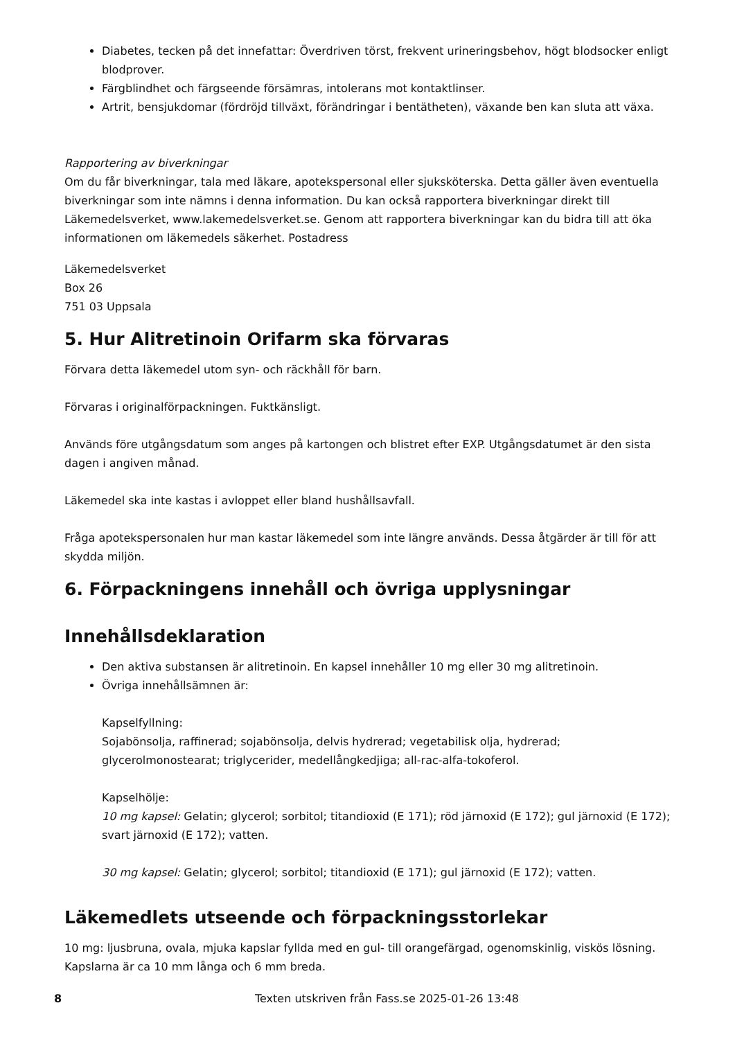Diabetes, tecken på det innefattar: Överdriven törst, frekvent urineringsbehov, högt blodsocker enligt blodprover.
Färgblindhet och färgseende försämras, intolerans mot kontaktlinser.
Artrit, bensjukdomar (fördröjd tillväxt, förändringar i bentätheten), växande ben kan sluta att växa.
Rapportering av biverkningar
Om du får biverkningar, tala med läkare, apotekspersonal eller sjuksköterska. Detta gäller även eventuella biverkningar som inte nämns i denna information. Du kan också rapportera biverkningar direkt till Läkemedelsverket, www.lakemedelsverket.se. Genom att rapportera biverkningar kan du bidra till att öka informationen om läkemedels säkerhet. Postadress
Läkemedelsverket
Box 26
751 03 Uppsala
5. Hur Alitretinoin Orifarm ska förvaras
Förvara detta läkemedel utom syn- och räckhåll för barn.
Förvaras i originalförpackningen. Fuktkänsligt.
Används före utgångsdatum som anges på kartongen och blistret efter EXP. Utgångsdatumet är den sista dagen i angiven månad.
Läkemedel ska inte kastas i avloppet eller bland hushållsavfall.
Fråga apotekspersonalen hur man kastar läkemedel som inte längre används. Dessa åtgärder är till för att skydda miljön.
6. Förpackningens innehåll och övriga upplysningar
Innehållsdeklaration
Den aktiva substansen är alitretinoin. En kapsel innehåller 10 mg eller 30 mg alitretinoin.
Övriga innehållsämnen är:
Kapselfyllning:
Sojabönsolja, raffinerad; sojabönsolja, delvis hydrerad; vegetabilisk olja, hydrerad; glycerolmonostearat; triglycerider, medellångkedjiga; all-rac-alfa-tokoferol.
Kapselhölje:
10 mg kapsel: Gelatin; glycerol; sorbitol; titandioxid (E 171); röd järnoxid (E 172); gul järnoxid (E 172); svart järnoxid (E 172); vatten.
30 mg kapsel: Gelatin; glycerol; sorbitol; titandioxid (E 171); gul järnoxid (E 172); vatten.
Läkemedlets utseende och förpackningsstorlekar
10 mg: ljusbruna, ovala, mjuka kapslar fyllda med en gul- till orangefärgad, ogenomskinlig, viskös lösning. Kapslarna är ca 10 mm långa och 6 mm breda.
8 Texten utskriven från Fass.se 2025-01-26 13:48